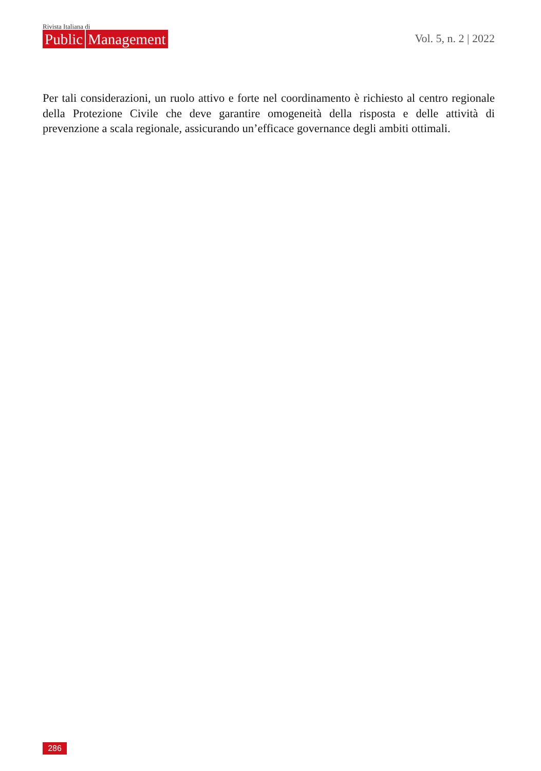Rivista Italiana di
Public Management
Vol. 5, n. 2 | 2022
Per tali considerazioni, un ruolo attivo e forte nel coordinamento è richiesto al centro regionale della Protezione Civile che deve garantire omogeneità della risposta e delle attività di prevenzione a scala regionale, assicurando un’efficace governance degli ambiti ottimali.
286